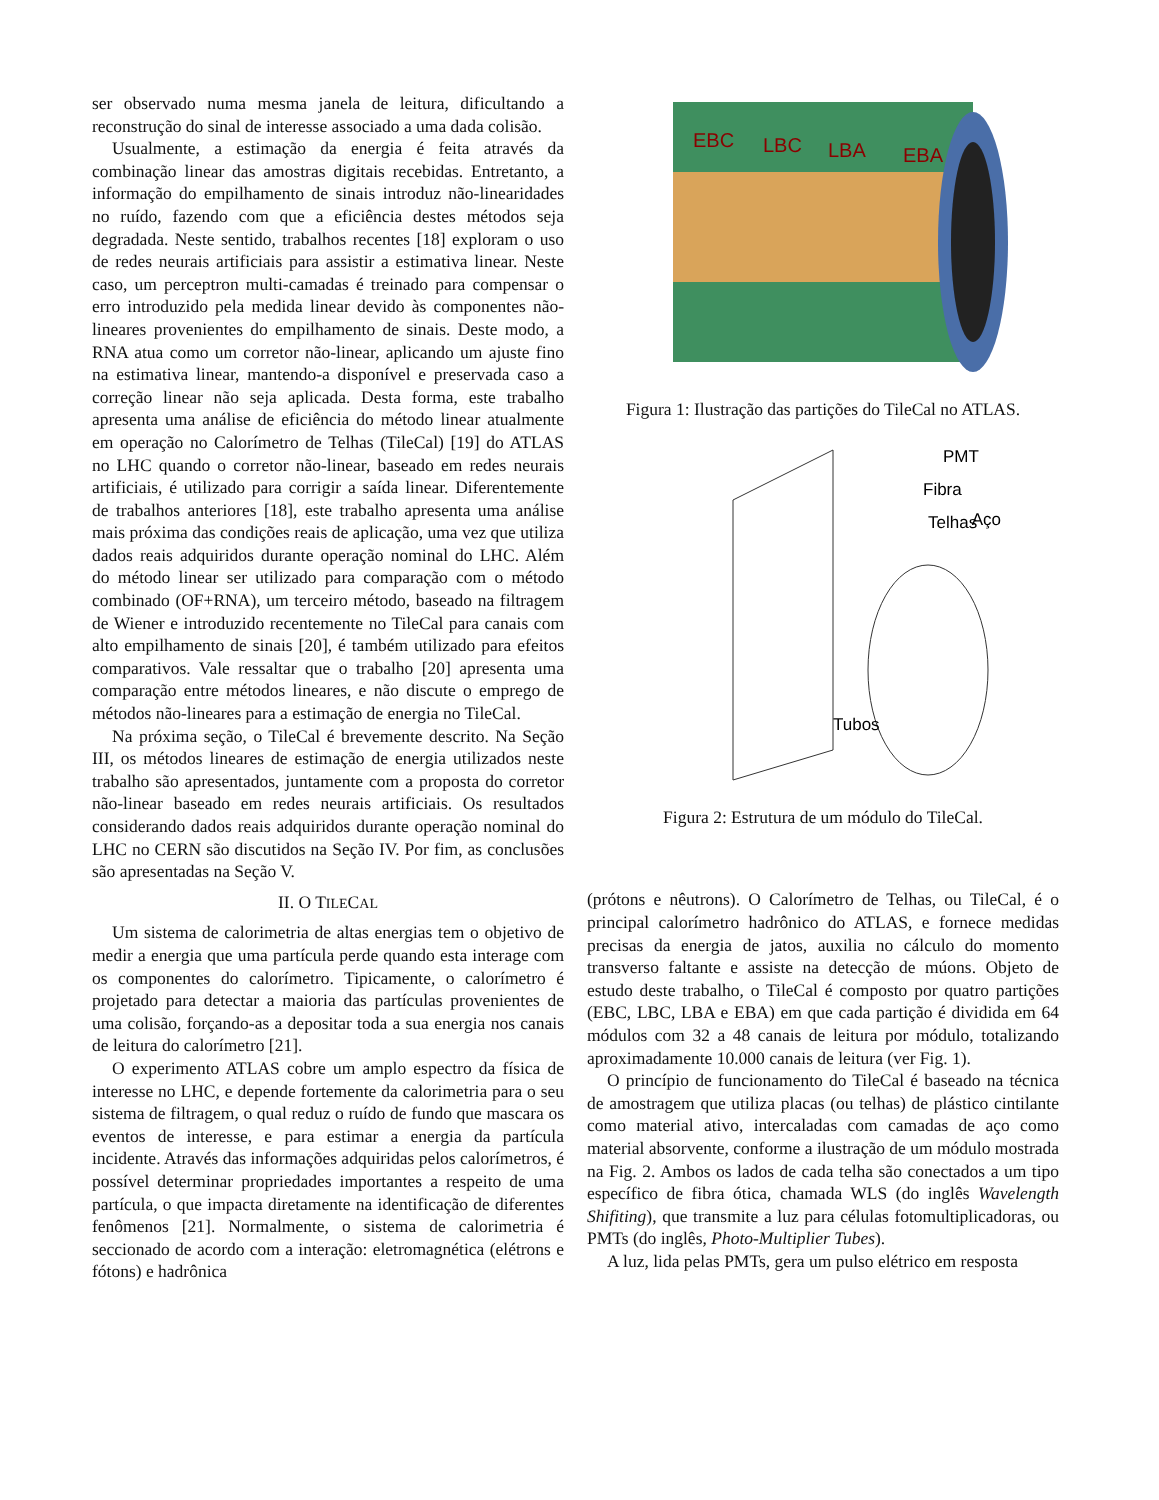ser observado numa mesma janela de leitura, dificultando a reconstrução do sinal de interesse associado a uma dada colisão.
Usualmente, a estimação da energia é feita através da combinação linear das amostras digitais recebidas. Entretanto, a informação do empilhamento de sinais introduz não-linearidades no ruído, fazendo com que a eficiência destes métodos seja degradada. Neste sentido, trabalhos recentes [18] exploram o uso de redes neurais artificiais para assistir a estimativa linear. Neste caso, um perceptron multi-camadas é treinado para compensar o erro introduzido pela medida linear devido às componentes não-lineares provenientes do empilhamento de sinais. Deste modo, a RNA atua como um corretor não-linear, aplicando um ajuste fino na estimativa linear, mantendo-a disponível e preservada caso a correção linear não seja aplicada. Desta forma, este trabalho apresenta uma análise de eficiência do método linear atualmente em operação no Calorímetro de Telhas (TileCal) [19] do ATLAS no LHC quando o corretor não-linear, baseado em redes neurais artificiais, é utilizado para corrigir a saída linear. Diferentemente de trabalhos anteriores [18], este trabalho apresenta uma análise mais próxima das condições reais de aplicação, uma vez que utiliza dados reais adquiridos durante operação nominal do LHC. Além do método linear ser utilizado para comparação com o método combinado (OF+RNA), um terceiro método, baseado na filtragem de Wiener e introduzido recentemente no TileCal para canais com alto empilhamento de sinais [20], é também utilizado para efeitos comparativos. Vale ressaltar que o trabalho [20] apresenta uma comparação entre métodos lineares, e não discute o emprego de métodos não-lineares para a estimação de energia no TileCal.
Na próxima seção, o TileCal é brevemente descrito. Na Seção III, os métodos lineares de estimação de energia utilizados neste trabalho são apresentados, juntamente com a proposta do corretor não-linear baseado em redes neurais artificiais. Os resultados considerando dados reais adquiridos durante operação nominal do LHC no CERN são discutidos na Seção IV. Por fim, as conclusões são apresentadas na Seção V.
II. O TILECAL
Um sistema de calorimetria de altas energias tem o objetivo de medir a energia que uma partícula perde quando esta interage com os componentes do calorímetro. Tipicamente, o calorímetro é projetado para detectar a maioria das partículas provenientes de uma colisão, forçando-as a depositar toda a sua energia nos canais de leitura do calorímetro [21].
O experimento ATLAS cobre um amplo espectro da física de interesse no LHC, e depende fortemente da calorimetria para o seu sistema de filtragem, o qual reduz o ruído de fundo que mascara os eventos de interesse, e para estimar a energia da partícula incidente. Através das informações adquiridas pelos calorímetros, é possível determinar propriedades importantes a respeito de uma partícula, o que impacta diretamente na identificação de diferentes fenômenos [21]. Normalmente, o sistema de calorimetria é seccionado de acordo com a interação: eletromagnética (elétrons e fótons) e hadrônica
EBC
LBC
LBA
EBA
Figura 1: Ilustração das partições do TileCal no ATLAS.
PMT
Fibra
Telhas
Aço
Tubos
Figura 2: Estrutura de um módulo do TileCal.
(prótons e nêutrons). O Calorímetro de Telhas, ou TileCal, é o principal calorímetro hadrônico do ATLAS, e fornece medidas precisas da energia de jatos, auxilia no cálculo do momento transverso faltante e assiste na detecção de múons. Objeto de estudo deste trabalho, o TileCal é composto por quatro partições (EBC, LBC, LBA e EBA) em que cada partição é dividida em 64 módulos com 32 a 48 canais de leitura por módulo, totalizando aproximadamente 10.000 canais de leitura (ver Fig. 1).
O princípio de funcionamento do TileCal é baseado na técnica de amostragem que utiliza placas (ou telhas) de plástico cintilante como material ativo, intercaladas com camadas de aço como material absorvente, conforme a ilustração de um módulo mostrada na Fig. 2. Ambos os lados de cada telha são conectados a um tipo específico de fibra ótica, chamada WLS (do inglês Wavelength Shifiting), que transmite a luz para células fotomultiplicadoras, ou PMTs (do inglês, Photo-Multiplier Tubes).
A luz, lida pelas PMTs, gera um pulso elétrico em resposta